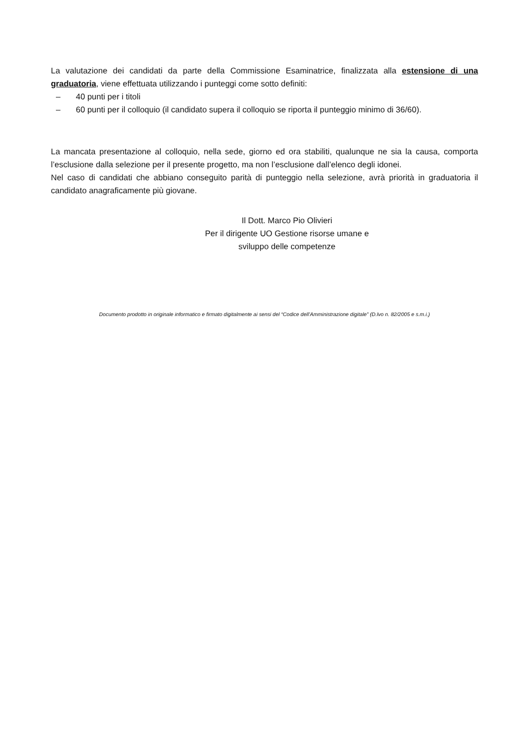La valutazione dei candidati da parte della Commissione Esaminatrice, finalizzata alla estensione di una graduatoria, viene effettuata utilizzando i punteggi come sotto definiti:
– 40 punti per i titoli
– 60 punti per il colloquio (il candidato supera il colloquio se riporta il punteggio minimo di 36/60).
La mancata presentazione al colloquio, nella sede, giorno ed ora stabiliti, qualunque ne sia la causa, comporta l’esclusione dalla selezione per il presente progetto, ma non l’esclusione dall’elenco degli idonei.
Nel caso di candidati che abbiano conseguito parità di punteggio nella selezione, avrà priorità in graduatoria il candidato anagraficamente più giovane.
Il Dott. Marco Pio Olivieri
Per il dirigente UO Gestione risorse umane e
sviluppo delle competenze
Documento prodotto in originale informatico e firmato digitalmente ai sensi del “Codice dell’Amministrazione digitale” (D.lvo n. 82/2005 e s.m.i.)